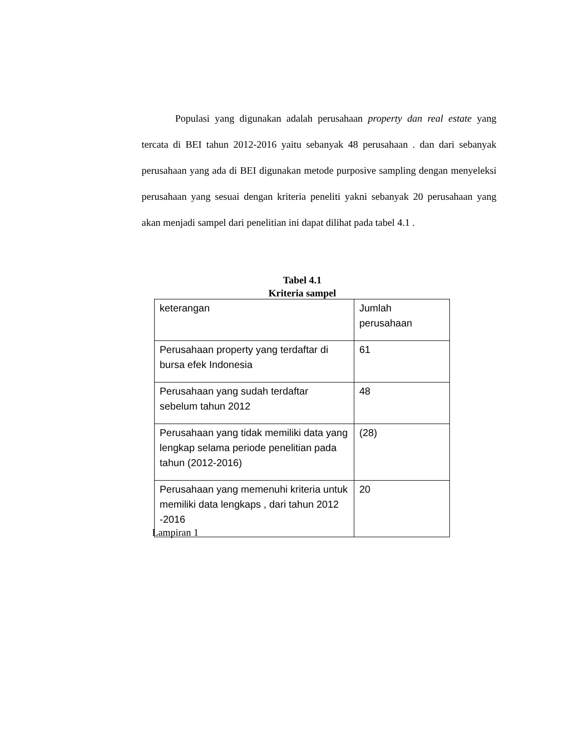Populasi yang digunakan adalah perusahaan property dan real estate yang tercata di BEI tahun 2012-2016 yaitu sebanyak 48 perusahaan . dan dari sebanyak perusahaan yang ada di BEI digunakan metode purposive sampling dengan menyeleksi perusahaan yang sesuai dengan kriteria peneliti yakni sebanyak 20 perusahaan yang akan menjadi sampel dari penelitian ini dapat dilihat pada tabel 4.1 .
Tabel 4.1
Kriteria sampel
| keterangan | Jumlah perusahaan |
| Perusahaan property yang terdaftar di bursa efek Indonesia | 61 |
| Perusahaan yang sudah terdaftar sebelum tahun 2012 | 48 |
| Perusahaan yang tidak memiliki data yang lengkap selama periode penelitian pada tahun (2012-2016) | (28) |
| Perusahaan yang memenuhi kriteria untuk memiliki data lengkaps , dari tahun 2012 -2016 | 20 |
Lampiran 1